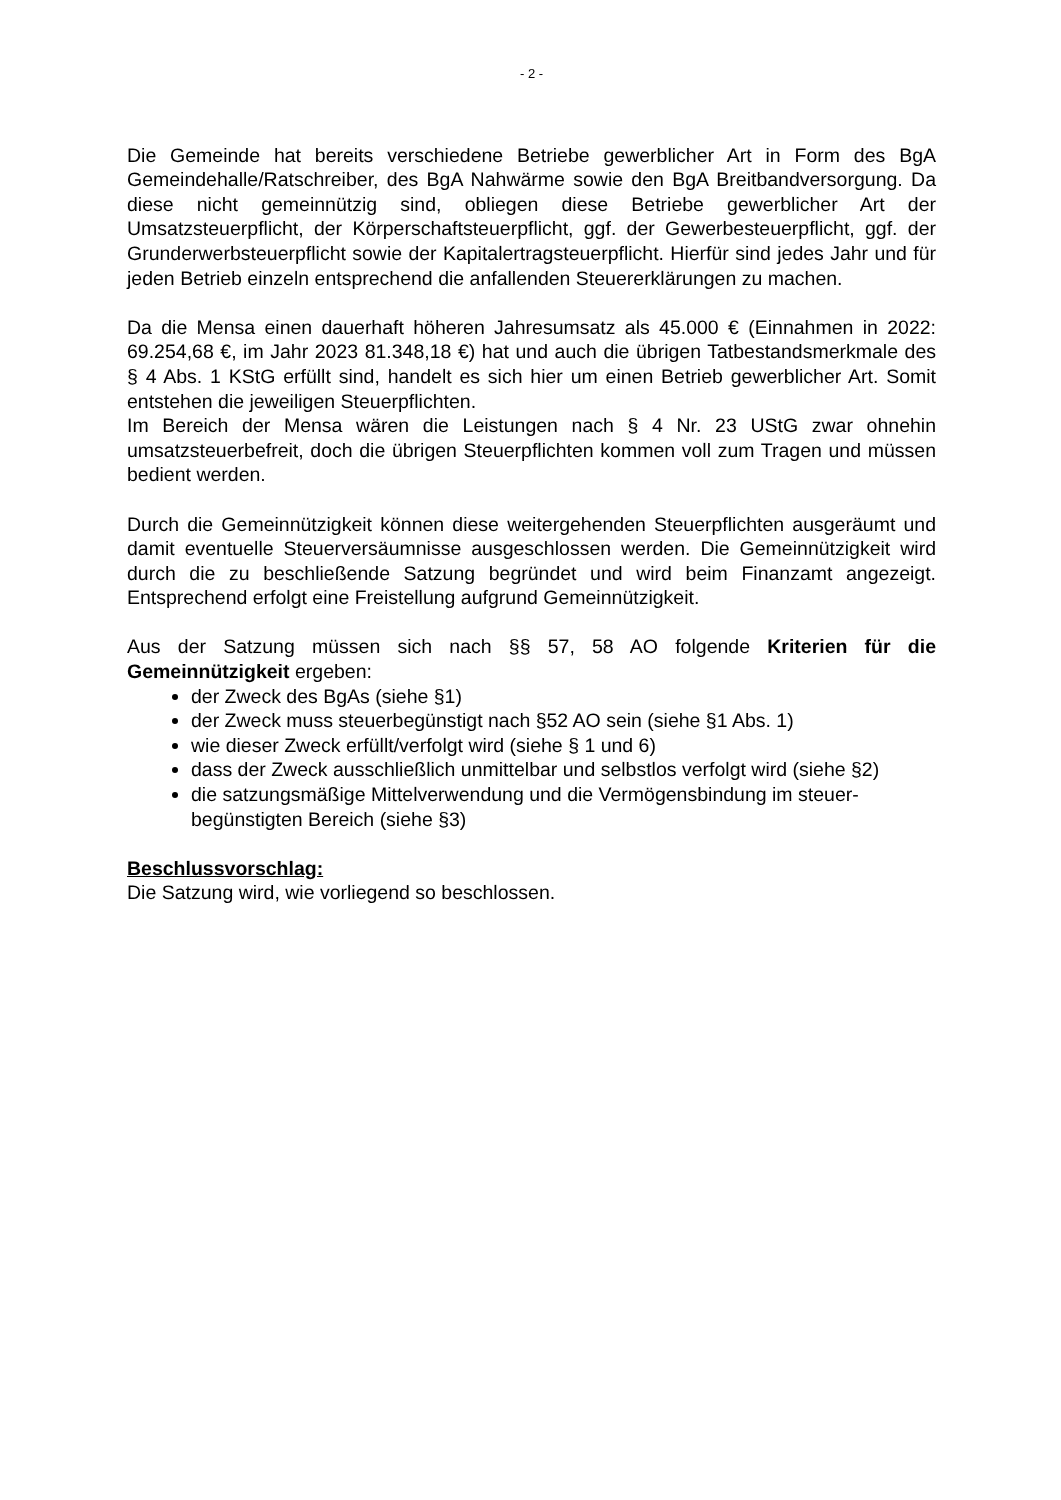- 2 -
Die Gemeinde hat bereits verschiedene Betriebe gewerblicher Art in Form des BgA Gemeindehalle/Ratschreiber, des BgA Nahwärme sowie den BgA Breitbandversorgung. Da diese nicht gemeinnützig sind, obliegen diese Betriebe gewerblicher Art der Umsatzsteuerpflicht, der Körperschaftsteuerpflicht, ggf. der Gewerbesteuerpflicht, ggf. der Grunderwerbsteuerpflicht sowie der Kapitalertragsteuerpflicht. Hierfür sind jedes Jahr und für jeden Betrieb einzeln entsprechend die anfallenden Steuererklärungen zu machen.
Da die Mensa einen dauerhaft höheren Jahresumsatz als 45.000 € (Einnahmen in 2022: 69.254,68 €, im Jahr 2023 81.348,18 €) hat und auch die übrigen Tatbestandsmerkmale des § 4 Abs. 1 KStG erfüllt sind, handelt es sich hier um einen Betrieb gewerblicher Art. Somit entstehen die jeweiligen Steuerpflichten.
Im Bereich der Mensa wären die Leistungen nach § 4 Nr. 23 UStG zwar ohnehin umsatzsteuerbefreit, doch die übrigen Steuerpflichten kommen voll zum Tragen und müssen bedient werden.
Durch die Gemeinnützigkeit können diese weitergehenden Steuerpflichten ausgeräumt und damit eventuelle Steuerversäumnisse ausgeschlossen werden. Die Gemeinnützigkeit wird durch die zu beschließende Satzung begründet und wird beim Finanzamt angezeigt. Entsprechend erfolgt eine Freistellung aufgrund Gemeinnützigkeit.
Aus der Satzung müssen sich nach §§ 57, 58 AO folgende Kriterien für die Gemeinnützigkeit ergeben:
der Zweck des BgAs (siehe §1)
der Zweck muss steuerbegünstigt nach §52 AO sein (siehe §1 Abs. 1)
wie dieser Zweck erfüllt/verfolgt wird (siehe § 1 und 6)
dass der Zweck ausschließlich unmittelbar und selbstlos verfolgt wird (siehe §2)
die satzungsmäßige Mittelverwendung und die Vermögensbindung im steuer-begünstigten Bereich (siehe §3)
Beschlussvorschlag:
Die Satzung wird, wie vorliegend so beschlossen.